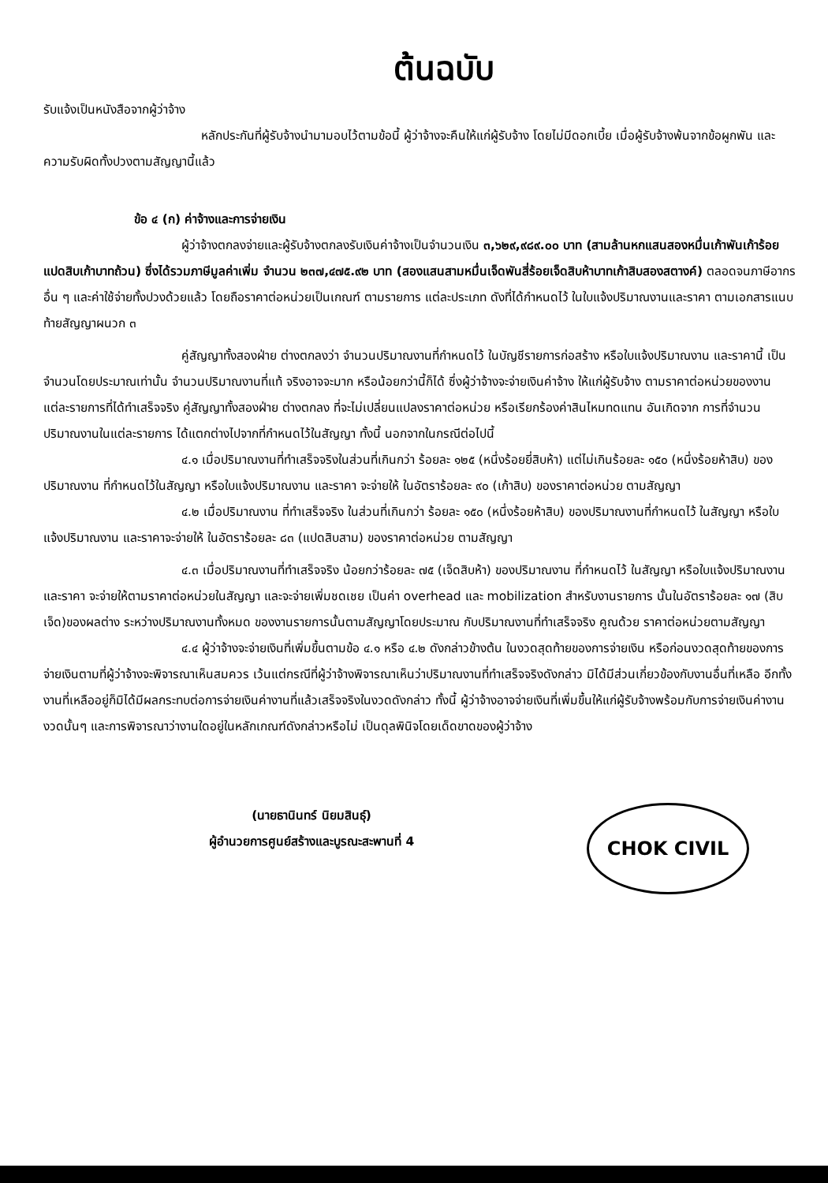ต้นฉบับ
รับแจ้งเป็นหนังสือจากผู้ว่าจ้าง
หลักประกันที่ผู้รับจ้างนำมามอบไว้ตามข้อนี้ ผู้ว่าจ้างจะคืนให้แก่ผู้รับจ้าง โดยไม่มีดอกเบี้ย เมื่อผู้รับจ้างพ้นจากข้อผูกพัน และความรับผิดทั้งปวงตามสัญญานี้แล้ว
ข้อ ๔ (ก) ค่าจ้างและการจ่ายเงิน
ผู้ว่าจ้างตกลงจ่ายและผู้รับจ้างตกลงรับเงินค่าจ้างเป็นจำนวนเงิน ๓,๖๒๙,๙๘๙.๐๐ บาท (สามล้านหกแสนสองหมื่นเก้าพันเก้าร้อยแปดสิบเก้าบาทถ้วน) ซึ่งได้รวมภาษีมูลค่าเพิ่ม จำนวน ๒๓๗,๔๗๕.๙๒ บาท (สองแสนสามหมื่นเจ็ดพันสี่ร้อยเจ็ดสิบห้าบาทเก้าสิบสองสตางค์) ตลอดจนภาษีอากรอื่น ๆ และค่าใช้จ่ายทั้งปวงด้วยแล้ว โดยถือราคาต่อหน่วยเป็นเกณฑ์ ตามรายการ แต่ละประเภท ดังที่ได้กำหนดไว้ ในใบแจ้งปริมาณงานและราคา ตามเอกสารแนบท้ายสัญญาผนวก ๓
คู่สัญญาทั้งสองฝ่าย ต่างตกลงว่า จำนวนปริมาณงานที่กำหนดไว้ ในบัญชีรายการก่อสร้าง หรือใบแจ้งปริมาณงาน และราคานี้ เป็นจำนวนโดยประมาณเท่านั้น จำนวนปริมาณงานที่แท้ จริงอาจจะมาก หรือน้อยกว่านี้ก็ได้ ซึ่งผู้ว่าจ้างจะจ่ายเงินค่าจ้าง ให้แก่ผู้รับจ้าง ตามราคาต่อหน่วยของงาน แต่ละรายการที่ได้ทำเสร็จจริง คู่สัญญาทั้งสองฝ่าย ต่างตกลง ที่จะไม่เปลี่ยนแปลงราคาต่อหน่วย หรือเรียกร้องค่าสินไหมทดแทน อันเกิดจาก การที่จำนวนปริมาณงานในแต่ละรายการ ได้แตกต่างไปจากที่กำหนดไว้ในสัญญา ทั้งนี้ นอกจากในกรณีต่อไปนี้
๔.๑ เมื่อปริมาณงานที่ทำเสร็จจริงในส่วนที่เกินกว่า ร้อยละ ๑๒๕ (หนึ่งร้อยยี่สิบห้า) แต่ไม่เกินร้อยละ ๑๕๐ (หนึ่งร้อยห้าสิบ) ของปริมาณงาน ที่กำหนดไว้ในสัญญา หรือใบแจ้งปริมาณงาน และราคา จะจ่ายให้ ในอัตราร้อยละ ๙๐ (เก้าสิบ) ของราคาต่อหน่วย ตามสัญญา
๔.๒ เมื่อปริมาณงาน ที่ทำเสร็จจริง ในส่วนที่เกินกว่า ร้อยละ ๑๕๐ (หนึ่งร้อยห้าสิบ) ของปริมาณงานที่กำหนดไว้ ในสัญญา หรือใบแจ้งปริมาณงาน และราคาจะจ่ายให้ ในอัตราร้อยละ ๘๓ (แปดสิบสาม) ของราคาต่อหน่วย ตามสัญญา
๔.๓ เมื่อปริมาณงานที่ทำเสร็จจริง น้อยกว่าร้อยละ ๗๕ (เจ็ดสิบห้า) ของปริมาณงาน ที่กำหนดไว้ ในสัญญา หรือใบแจ้งปริมาณงานและราคา จะจ่ายให้ตามราคาต่อหน่วยในสัญญา และจะจ่ายเพิ่มชดเชย เป็นค่า overhead และ mobilization สำหรับงานรายการ นั้นในอัตราร้อยละ ๑๗ (สิบเจ็ด)ของผลต่าง ระหว่างปริมาณงานทั้งหมด ของงานรายการนั้นตามสัญญาโดยประมาณ กับปริมาณงานที่ทำเสร็จจริง คูณด้วย ราคาต่อหน่วยตามสัญญา
๔.๔ ผู้ว่าจ้างจะจ่ายเงินที่เพิ่มขึ้นตามข้อ ๔.๑ หรือ ๔.๒ ดังกล่าวข้างต้น ในงวดสุดท้ายของการจ่ายเงิน หรือก่อนงวดสุดท้ายของการจ่ายเงินตามที่ผู้ว่าจ้างจะพิจารณาเห็นสมควร เว้นแต่กรณีที่ผู้ว่าจ้างพิจารณาเห็นว่าปริมาณงานที่ทำเสร็จจริงดังกล่าว มิได้มีส่วนเกี่ยวข้องกับงานอื่นที่เหลือ อีกทั้งงานที่เหลืออยู่ก็มิได้มีผลกระทบต่อการจ่ายเงินค่างานที่แล้วเสร็จจริงในงวดดังกล่าว ทั้งนี้ ผู้ว่าจ้างอาจจ่ายเงินที่เพิ่มขึ้นให้แก่ผู้รับจ้างพร้อมกับการจ่ายเงินค่างานงวดนั้นๆ และการพิจารณาว่างานใดอยู่ในหลักเกณฑ์ดังกล่าวหรือไม่ เป็นดุลพินิจโดยเด็ดขาดของผู้ว่าจ้าง
(นายธานินทร์ นิยมสินธุ์)
ผู้อำนวยการศูนย์สร้างและบูรณะสะพานที่ 4
CHOK CIVIL